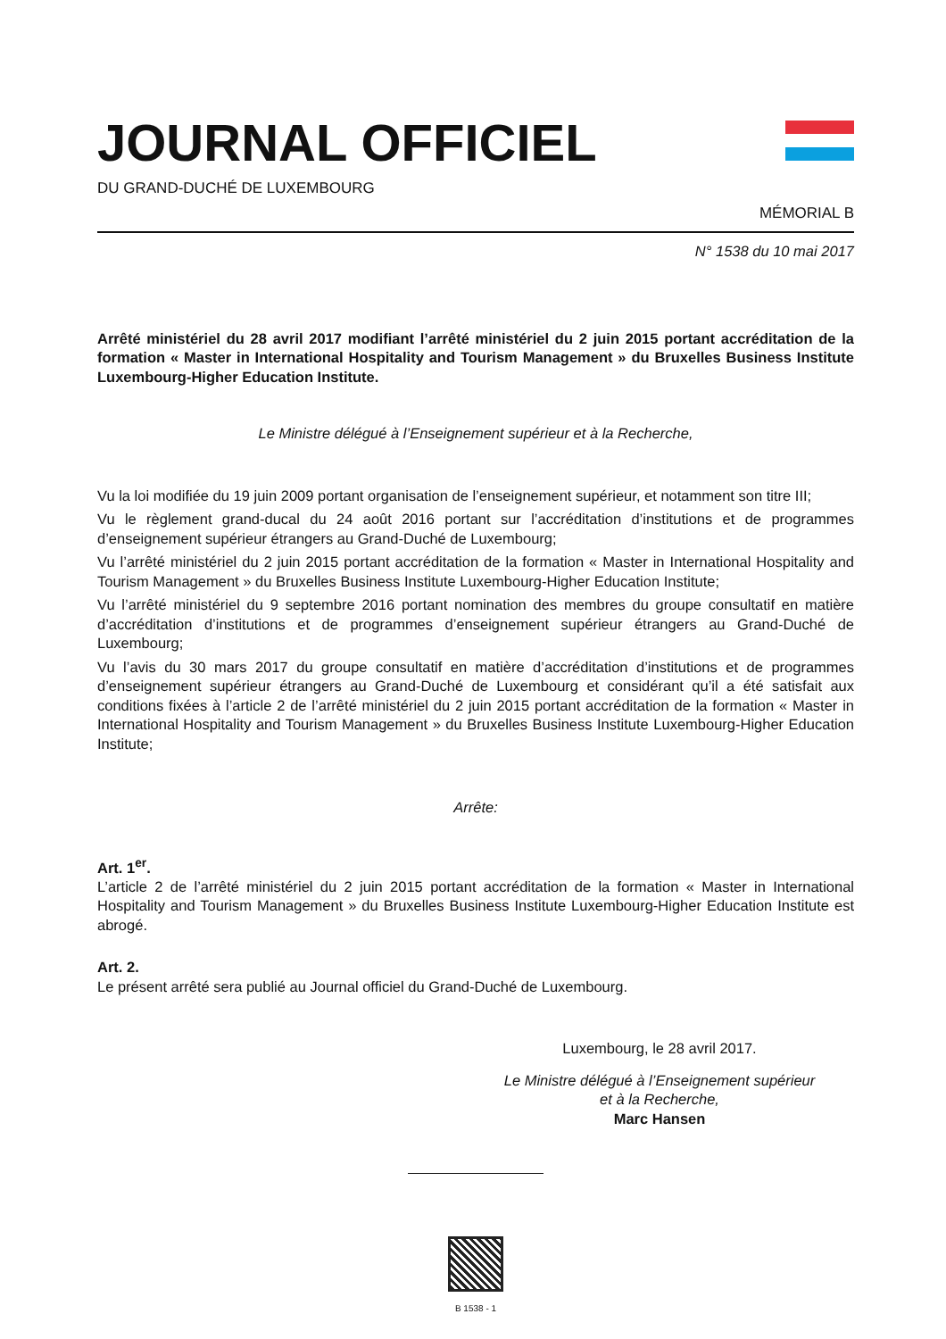JOURNAL OFFICIEL
DU GRAND-DUCHÉ DE LUXEMBOURG
MÉMORIAL B
N° 1538 du 10 mai 2017
Arrêté ministériel du 28 avril 2017 modifiant l’arrêté ministériel du 2 juin 2015 portant accréditation de la formation « Master in International Hospitality and Tourism Management » du Bruxelles Business Institute Luxembourg-Higher Education Institute.
Le Ministre délégué à l’Enseignement supérieur et à la Recherche,
Vu la loi modifiée du 19 juin 2009 portant organisation de l’enseignement supérieur, et notamment son titre III;
Vu le règlement grand-ducal du 24 août 2016 portant sur l’accréditation d’institutions et de programmes d’enseignement supérieur étrangers au Grand-Duché de Luxembourg;
Vu l’arrêté ministériel du 2 juin 2015 portant accréditation de la formation « Master in International Hospitality and Tourism Management » du Bruxelles Business Institute Luxembourg-Higher Education Institute;
Vu l’arrêté ministériel du 9 septembre 2016 portant nomination des membres du groupe consultatif en matière d’accréditation d’institutions et de programmes d’enseignement supérieur étrangers au Grand-Duché de Luxembourg;
Vu l’avis du 30 mars 2017 du groupe consultatif en matière d’accréditation d’institutions et de programmes d’enseignement supérieur étrangers au Grand-Duché de Luxembourg et considérant qu’il a été satisfait aux conditions fixées à l’article 2 de l’arrêté ministériel du 2 juin 2015 portant accréditation de la formation « Master in International Hospitality and Tourism Management » du Bruxelles Business Institute Luxembourg-Higher Education Institute;
Arrête:
Art. 1<sup>er</sup>.
L’article 2 de l’arrêté ministériel du 2 juin 2015 portant accréditation de la formation « Master in International Hospitality and Tourism Management » du Bruxelles Business Institute Luxembourg-Higher Education Institute est abrogé.
Art. 2.
Le présent arrêté sera publié au Journal officiel du Grand-Duché de Luxembourg.
Luxembourg, le 28 avril 2017.
Le Ministre délégué à l’Enseignement supérieur
et à la Recherche,
Marc Hansen
B 1538 - 1